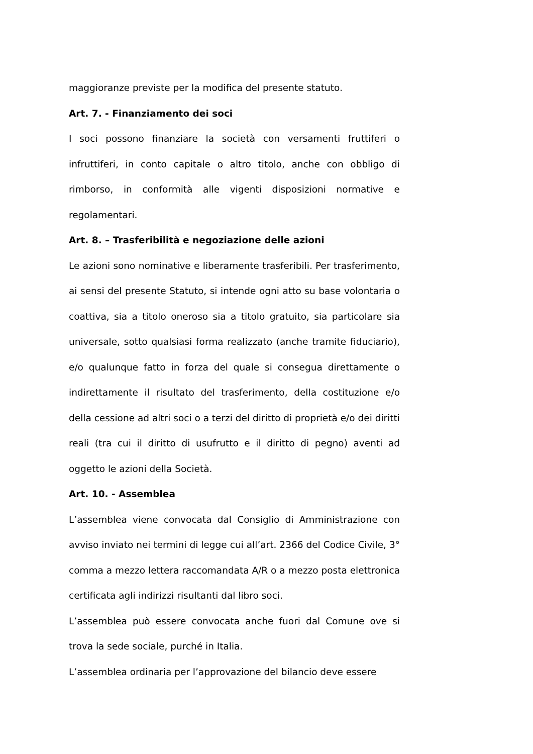maggioranze previste per la modifica del presente statuto.
Art. 7. - Finanziamento dei soci
I soci possono finanziare la società con versamenti fruttiferi o infruttiferi, in conto capitale o altro titolo, anche con obbligo di rimborso, in conformità alle vigenti disposizioni normative e regolamentari.
Art. 8. – Trasferibilità e negoziazione delle azioni
Le azioni sono nominative e liberamente trasferibili. Per trasferimento, ai sensi del presente Statuto, si intende ogni atto su base volontaria o coattiva, sia a titolo oneroso sia a titolo gratuito, sia particolare sia universale, sotto qualsiasi forma realizzato (anche tramite fiduciario), e/o qualunque fatto in forza del quale si consegua direttamente o indirettamente il risultato del trasferimento, della costituzione e/o della cessione ad altri soci o a terzi del diritto di proprietà e/o dei diritti reali (tra cui il diritto di usufrutto e il diritto di pegno) aventi ad oggetto le azioni della Società.
Art. 10. - Assemblea
L’assemblea viene convocata dal Consiglio di Amministrazione con avviso inviato nei termini di legge cui all’art. 2366 del Codice Civile, 3° comma a mezzo lettera raccomandata A/R o a mezzo posta elettronica certificata agli indirizzi risultanti dal libro soci.
L’assemblea può essere convocata anche fuori dal Comune ove si trova la sede sociale, purché in Italia.
L’assemblea ordinaria per l’approvazione del bilancio deve essere